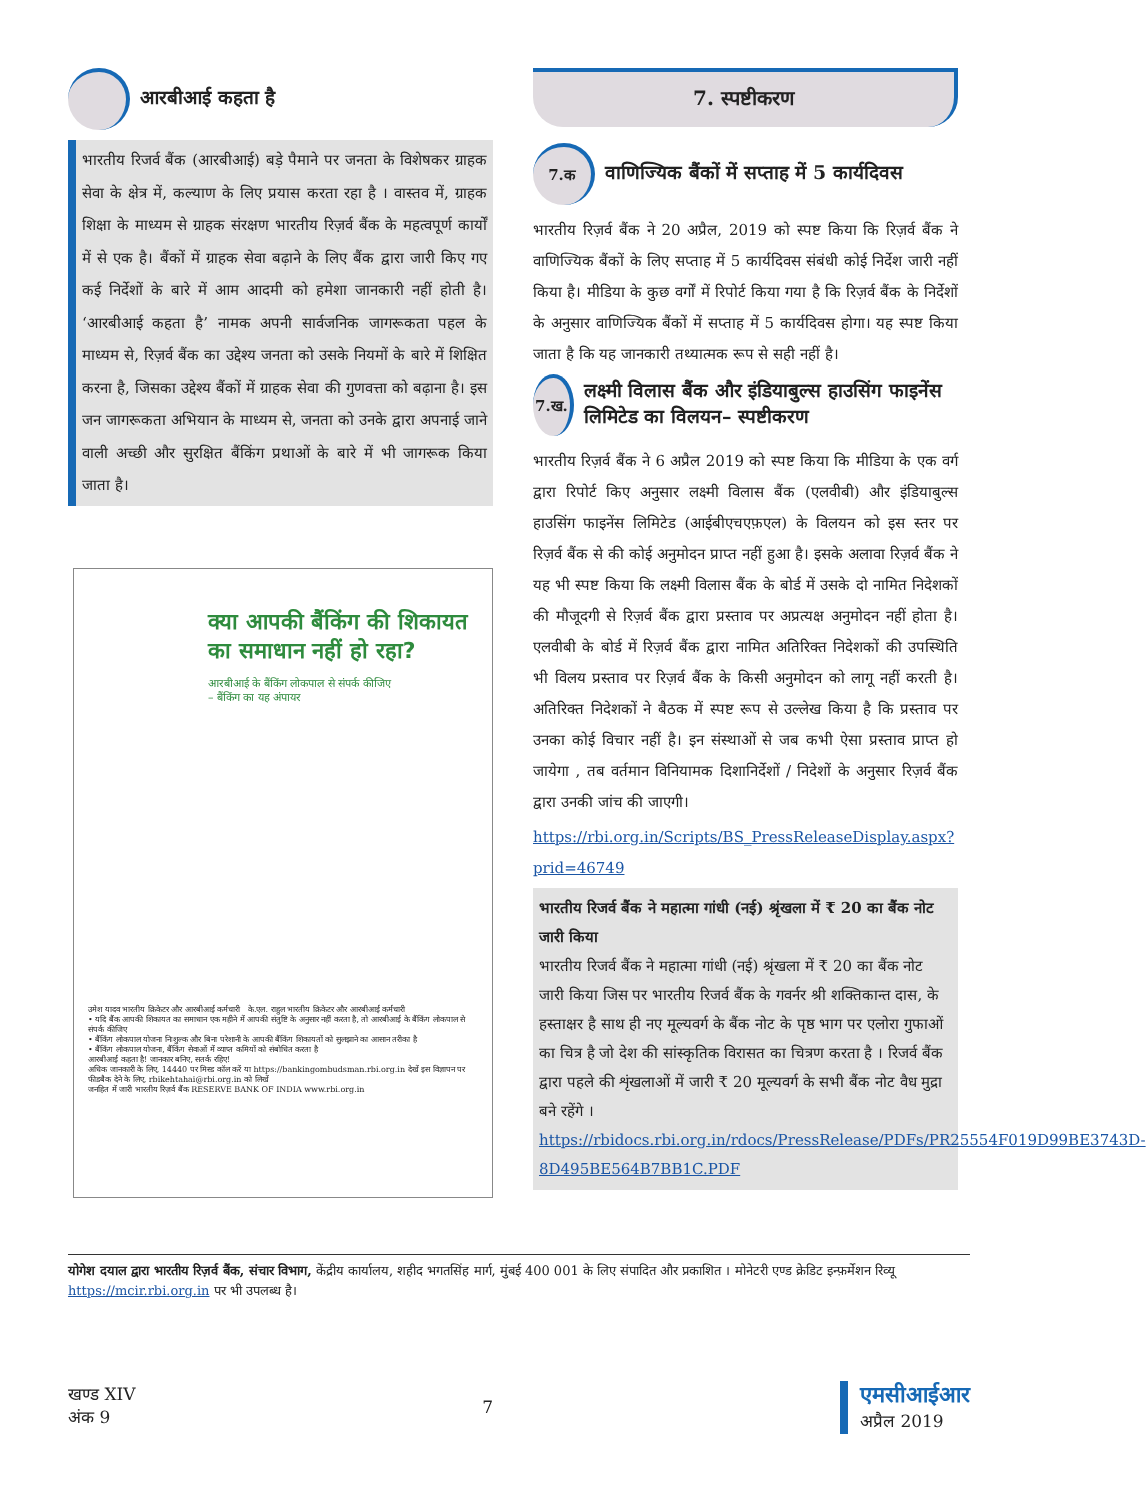आरबीआई कहता है
भारतीय रिजर्व बैंक (आरबीआई) बड़े पैमाने पर जनता के विशेषकर ग्राहक सेवा के क्षेत्र में, कल्याण के लिए प्रयास करता रहा है । वास्तव में, ग्राहक शिक्षा के माध्यम से ग्राहक संरक्षण भारतीय रिज़र्व बैंक के महत्वपूर्ण कार्यों में से एक है। बैंकों में ग्राहक सेवा बढ़ाने के लिए बैंक द्वारा जारी किए गए कई निर्देशों के बारे में आम आदमी को हमेशा जानकारी नहीं होती है। ‘आरबीआई कहता है’ नामक अपनी सार्वजनिक जागरूकता पहल के माध्यम से, रिज़र्व बैंक का उद्देश्य जनता को उसके नियमों के बारे में शिक्षित करना है, जिसका उद्देश्य बैंकों में ग्राहक सेवा की गुणवत्ता को बढ़ाना है। इस जन जागरूकता अभियान के माध्यम से, जनता को उनके द्वारा अपनाई जाने वाली अच्छी और सुरक्षित बैंकिंग प्रथाओं के बारे में भी जागरूक किया जाता है।
क्या आपकी बैंकिंग की शिकायत का समाधान नहीं हो रहा?
आरबीआई के बैंकिंग लोकपाल से संपर्क कीजिए
– बैंकिंग का यह अंपायर
उमेश यादव भारतीय क्रिकेटर और आरबीआई कर्मचारी के.एल. राहुल भारतीय क्रिकेटर और आरबीआई कर्मचारी
• यदि बैंक आपकी शिकायत का समाधान एक महीने में आपकी संतुष्टि के अनुसार नहीं करता है, तो आरबीआई के बैंकिंग लोकपाल से संपर्क कीजिए
• बैंकिंग लोकपाल योजना निःशुल्क और बिना परेशानी के आपकी बैंकिंग शिकायतों को सुलझाने का आसान तरीका है
• बैंकिंग लोकपाल योजना, बैंकिंग सेवाओं में व्याप्त कमियों को संबोधित करता है
आरबीआई कहता है! जानकार बनिए, सतर्क रहिए!
अधिक जानकारी के लिए, 14440 पर मिस्ड कॉल करें या https://bankingombudsman.rbi.org.in देखें इस विज्ञापन पर फीडबैक देने के लिए, rbikehtahai@rbi.org.in को लिखें
जनहित में जारी भारतीय रिज़र्व बैंक RESERVE BANK OF INDIA www.rbi.org.in
7. स्पष्टीकरण
7.क
वाणिज्यिक बैंकों में सप्ताह में 5 कार्यदिवस
भारतीय रिज़र्व बैंक ने 20 अप्रैल, 2019 को स्पष्ट किया कि रिज़र्व बैंक ने वाणिज्यिक बैंकों के लिए सप्ताह में 5 कार्यदिवस संबंधी कोई निर्देश जारी नहीं किया है। मीडिया के कुछ वर्गों में रिपोर्ट किया गया है कि रिज़र्व बैंक के निर्देशों के अनुसार वाणिज्यिक बैंकों में सप्ताह में 5 कार्यदिवस होगा। यह स्पष्ट किया जाता है कि यह जानकारी तथ्यात्मक रूप से सही नहीं है।
7.ख.
लक्ष्मी विलास बैंक और इंडियाबुल्स हाउसिंग फाइनेंस लिमिटेड का विलयन– स्पष्टीकरण
भारतीय रिज़र्व बैंक ने 6 अप्रैल 2019 को स्पष्ट किया कि मीडिया के एक वर्ग द्वारा रिपोर्ट किए अनुसार लक्ष्मी विलास बैंक (एलवीबी) और इंडियाबुल्स हाउसिंग फाइनेंस लिमिटेड (आईबीएचएफ़एल) के विलयन को इस स्तर पर रिज़र्व बैंक से की कोई अनुमोदन प्राप्त नहीं हुआ है। इसके अलावा रिज़र्व बैंक ने यह भी स्पष्ट किया कि लक्ष्मी विलास बैंक के बोर्ड में उसके दो नामित निदेशकों की मौजूदगी से रिज़र्व बैंक द्वारा प्रस्ताव पर अप्रत्यक्ष अनुमोदन नहीं होता है। एलवीबी के बोर्ड में रिज़र्व बैंक द्वारा नामित अतिरिक्त निदेशकों की उपस्थिति भी विलय प्रस्ताव पर रिज़र्व बैंक के किसी अनुमोदन को लागू नहीं करती है। अतिरिक्त निदेशकों ने बैठक में स्पष्ट रूप से उल्लेख किया है कि प्रस्ताव पर उनका कोई विचार नहीं है। इन संस्थाओं से जब कभी ऐसा प्रस्ताव प्राप्त हो जायेगा , तब वर्तमान विनियामक दिशानिर्देशों / निदेशों के अनुसार रिज़र्व बैंक द्वारा उनकी जांच की जाएगी।
https://rbi.org.in/Scripts/BS_PressReleaseDisplay.aspx?prid=46749
भारतीय रिजर्व बैंक ने महात्मा गांधी (नई) श्रृंखला में ₹ 20 का बैंक नोट जारी किया
भारतीय रिजर्व बैंक ने महात्मा गांधी (नई) श्रृंखला में ₹ 20 का बैंक नोट जारी किया जिस पर भारतीय रिजर्व बैंक के गवर्नर श्री शक्तिकान्त दास, के हस्ताक्षर है साथ ही नए मूल्यवर्ग के बैंक नोट के पृष्ठ भाग पर एलोरा गुफाओं का चित्र है जो देश की सांस्कृतिक विरासत का चित्रण करता है । रिजर्व बैंक द्वारा पहले की शृंखलाओं में जारी ₹ 20 मूल्यवर्ग के सभी बैंक नोट वैध मुद्रा बने रहेंगे ।
https://rbidocs.rbi.org.in/rdocs/PressRelease/PDFs/PR25554F019D99BE3743D-8D495BE564B7BB1C.PDF
योगेश दयाल द्वारा भारतीय रिज़र्व बैंक, संचार विभाग, केंद्रीय कार्यालय, शहीद भगतसिंह मार्ग, मुंबई 400 001 के लिए संपादित और प्रकाशित । मोनेटरी एण्ड क्रेडिट इन्फ़र्मेशन रिव्यू https://mcir.rbi.org.in पर भी उपलब्ध है।
खण्ड XIV
अंक 9
7
एमसीआईआर
अप्रैल 2019